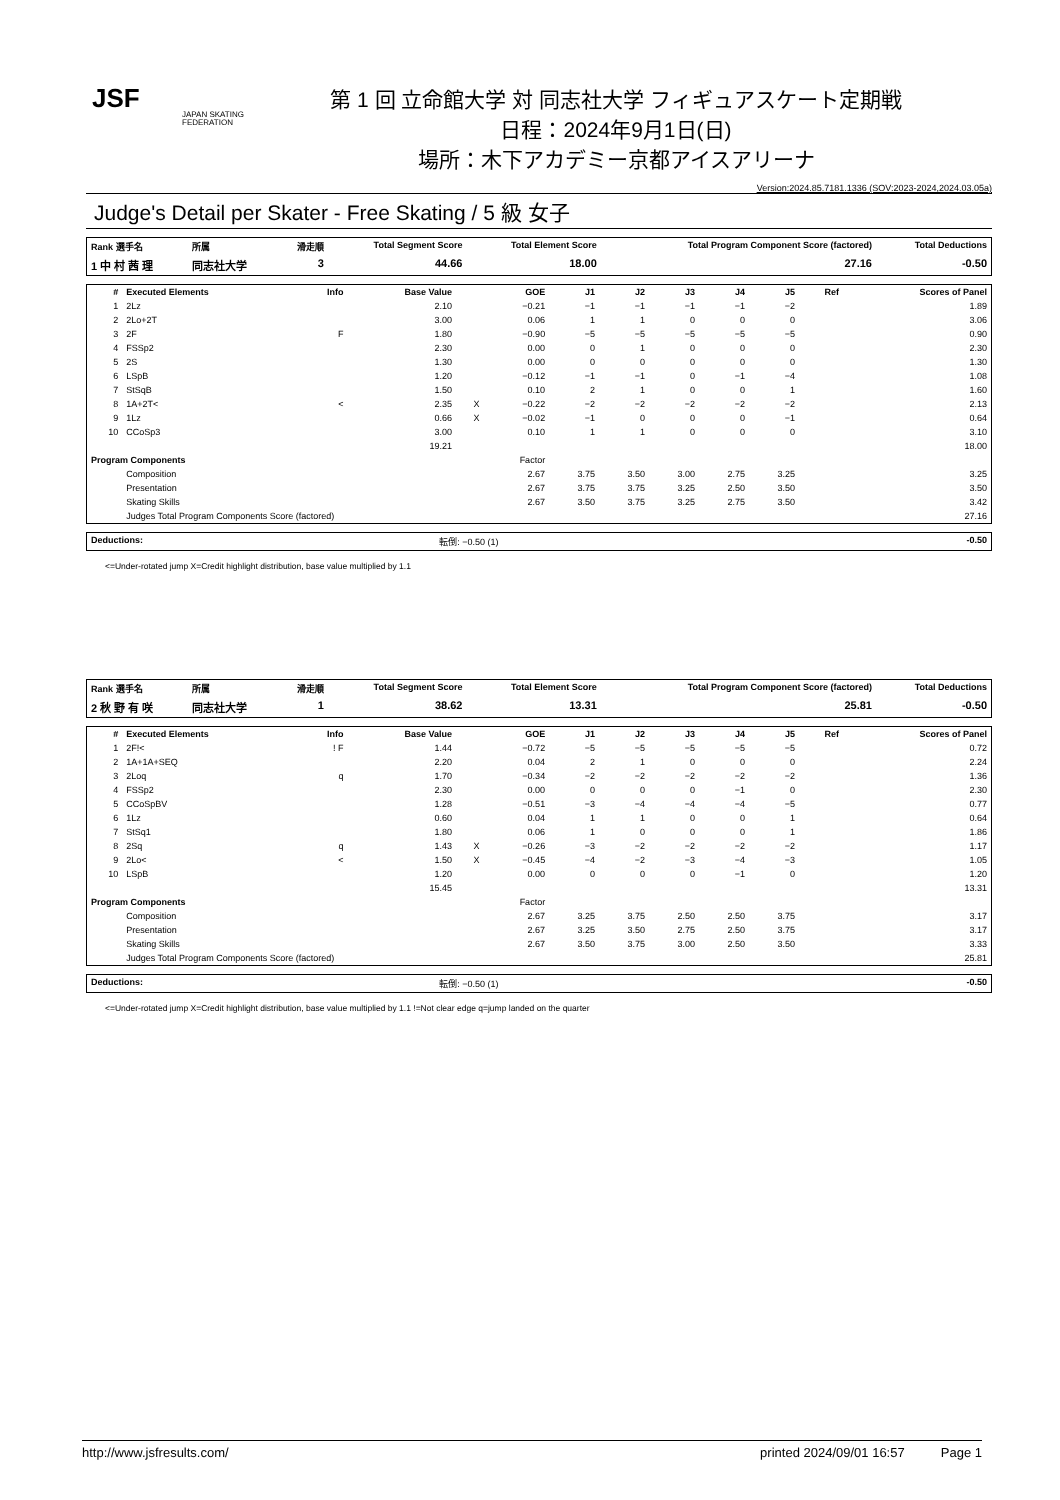JSF
JAPAN SKATING FEDERATION
第 1 回 立命館大学 対 同志社大学 フィギュアスケート定期戦
日程：2024年9月1日(日)
場所：木下アカデミー京都アイスアリーナ
Version:2024.85.7181.1336 (SOV:2023-2024,2024.03.05a)
Judge's Detail per Skater - Free Skating / 5 級 女子
| Rank 選手名 | 所属 | 滑走順 | Total Segment Score | Total Element Score | Total Program Component Score (factored) | Total Deductions |
| --- | --- | --- | --- | --- | --- | --- |
| 1 中 村 茜 理 | 同志社大学 | 3 | 44.66 | 18.00 | 27.16 | -0.50 |
| # | Executed Elements | Info | Base Value | | GOE | J1 | J2 | J3 | J4 | J5 | Ref | Scores of Panel |
| --- | --- | --- | --- | --- | --- | --- | --- | --- | --- | --- | --- | --- |
| 1 | 2Lz | | 2.10 | | −0.21 | −1 | −1 | −1 | −1 | −2 | | 1.89 |
| 2 | 2Lo+2T | | 3.00 | | 0.06 | 1 | 1 | 0 | 0 | 0 | | 3.06 |
| 3 | 2F | F | 1.80 | | −0.90 | −5 | −5 | −5 | −5 | −5 | | 0.90 |
| 4 | FSSp2 | | 2.30 | | 0.00 | 0 | 1 | 0 | 0 | 0 | | 2.30 |
| 5 | 2S | | 1.30 | | 0.00 | 0 | 0 | 0 | 0 | 0 | | 1.30 |
| 6 | LSpB | | 1.20 | | −0.12 | −1 | −1 | 0 | −1 | −4 | | 1.08 |
| 7 | StSqB | | 1.50 | | 0.10 | 2 | 1 | 0 | 0 | 1 | | 1.60 |
| 8 | 1A+2T< | < | 2.35 | X | −0.22 | −2 | −2 | −2 | −2 | −2 | | 2.13 |
| 9 | 1Lz | | 0.66 | X | −0.02 | −1 | 0 | 0 | 0 | −1 | | 0.64 |
| 10 | CCoSp3 | | 3.00 | | 0.10 | 1 | 1 | 0 | 0 | 0 | | 3.10 |
| | | | 19.21 | | | | | | | | | 18.00 |
| Program Components | | | | | Factor | | | | | | | |
| | Composition | | | | 2.67 | 3.75 | 3.50 | 3.00 | 2.75 | 3.25 | | 3.25 |
| | Presentation | | | | 2.67 | 3.75 | 3.75 | 3.25 | 2.50 | 3.50 | | 3.50 |
| | Skating Skills | | | | 2.67 | 3.50 | 3.75 | 3.25 | 2.75 | 3.50 | | 3.42 |
| | Judges Total Program Components Score (factored) | | | | | | | | | | | 27.16 |
| Deductions: | 転倒: −0.50 (1) | -0.50 |
<=Under-rotated jump X=Credit highlight distribution, base value multiplied by 1.1
| Rank 選手名 | 所属 | 滑走順 | Total Segment Score | Total Element Score | Total Program Component Score (factored) | Total Deductions |
| --- | --- | --- | --- | --- | --- | --- |
| 2 秋 野 有 咲 | 同志社大学 | 1 | 38.62 | 13.31 | 25.81 | -0.50 |
| # | Executed Elements | Info | Base Value | | GOE | J1 | J2 | J3 | J4 | J5 | Ref | Scores of Panel |
| --- | --- | --- | --- | --- | --- | --- | --- | --- | --- | --- | --- | --- |
| 1 | 2F!< | ! F | 1.44 | | −0.72 | −5 | −5 | −5 | −5 | −5 | | 0.72 |
| 2 | 1A+1A+SEQ | | 2.20 | | 0.04 | 2 | 1 | 0 | 0 | 0 | | 2.24 |
| 3 | 2Loq | q | 1.70 | | −0.34 | −2 | −2 | −2 | −2 | −2 | | 1.36 |
| 4 | FSSp2 | | 2.30 | | 0.00 | 0 | 0 | 0 | −1 | 0 | | 2.30 |
| 5 | CCoSpBV | | 1.28 | | −0.51 | −3 | −4 | −4 | −4 | −5 | | 0.77 |
| 6 | 1Lz | | 0.60 | | 0.04 | 1 | 1 | 0 | 0 | 1 | | 0.64 |
| 7 | StSq1 | | 1.80 | | 0.06 | 1 | 0 | 0 | 0 | 1 | | 1.86 |
| 8 | 2Sq | q | 1.43 | X | −0.26 | −3 | −2 | −2 | −2 | −2 | | 1.17 |
| 9 | 2Lo< | < | 1.50 | X | −0.45 | −4 | −2 | −3 | −4 | −3 | | 1.05 |
| 10 | LSpB | | 1.20 | | 0.00 | 0 | 0 | 0 | −1 | 0 | | 1.20 |
| | | | 15.45 | | | | | | | | | 13.31 |
| Program Components | | | | | Factor | | | | | | | |
| | Composition | | | | 2.67 | 3.25 | 3.75 | 2.50 | 2.50 | 3.75 | | 3.17 |
| | Presentation | | | | 2.67 | 3.25 | 3.50 | 2.75 | 2.50 | 3.75 | | 3.17 |
| | Skating Skills | | | | 2.67 | 3.50 | 3.75 | 3.00 | 2.50 | 3.50 | | 3.33 |
| | Judges Total Program Components Score (factored) | | | | | | | | | | | 25.81 |
| Deductions: | 転倒: −0.50 (1) | -0.50 |
<=Under-rotated jump X=Credit highlight distribution, base value multiplied by 1.1 !=Not clear edge q=jump landed on the quarter
http://www.jsfresults.com/ printed 2024/09/01 16:57 Page 1